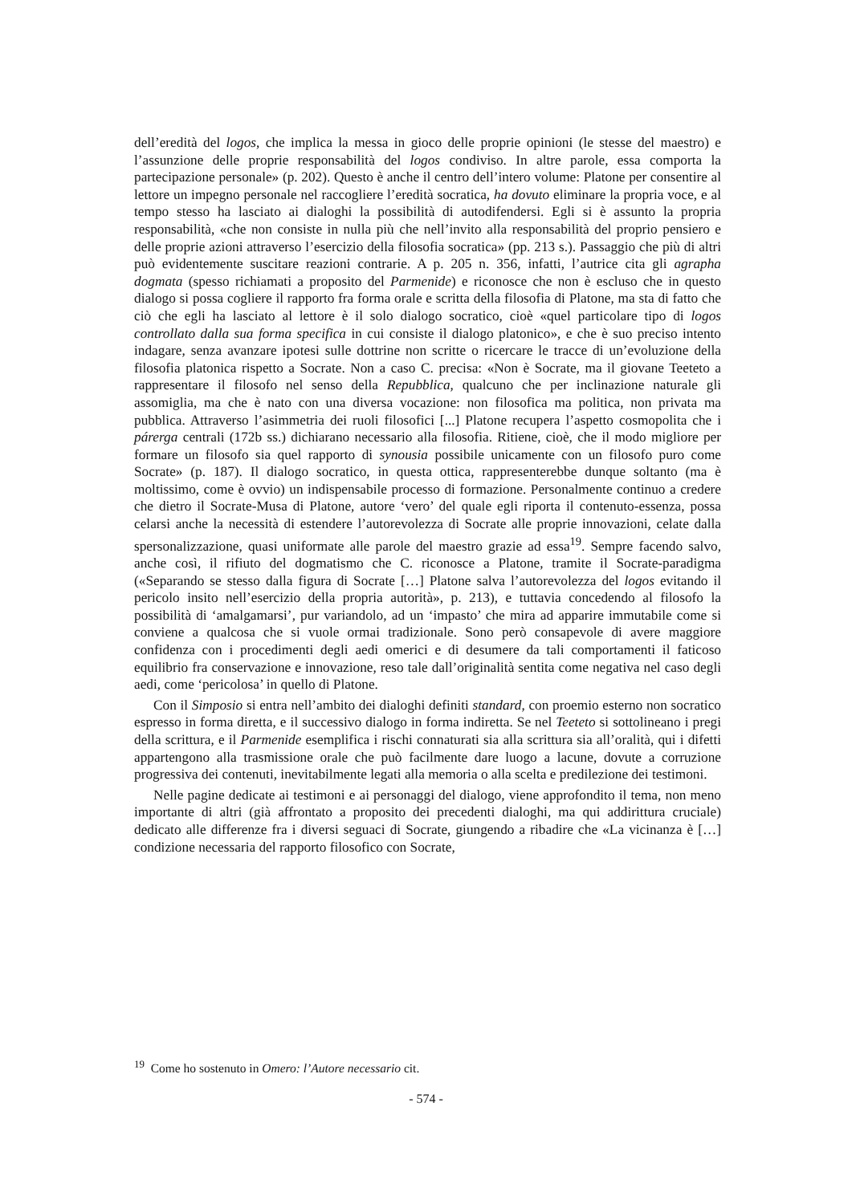dell’eredità del logos, che implica la messa in gioco delle proprie opinioni (le stesse del maestro) e l’assunzione delle proprie responsabilità del logos condiviso. In altre parole, essa comporta la partecipazione personale» (p. 202). Questo è anche il centro dell’intero volume: Platone per consentire al lettore un impegno personale nel raccogliere l’eredità socratica, ha dovuto eliminare la propria voce, e al tempo stesso ha lasciato ai dialoghi la possibilità di autodifendersi. Egli si è assunto la propria responsabilità, «che non consiste in nulla più che nell’invito alla responsabilità del proprio pensiero e delle proprie azioni attraverso l’esercizio della filosofia socratica» (pp. 213 s.). Passaggio che più di altri può evidentemente suscitare reazioni contrarie. A p. 205 n. 356, infatti, l’autrice cita gli agrapha dogmata (spesso richiamati a proposito del Parmenide) e riconosce che non è escluso che in questo dialogo si possa cogliere il rapporto fra forma orale e scritta della filosofia di Platone, ma sta di fatto che ciò che egli ha lasciato al lettore è il solo dialogo socratico, cioè «quel particolare tipo di logos controllato dalla sua forma specifica in cui consiste il dialogo platonico», e che è suo preciso intento indagare, senza avanzare ipotesi sulle dottrine non scritte o ricercare le tracce di un’evoluzione della filosofia platonica rispetto a Socrate. Non a caso C. precisa: «Non è Socrate, ma il giovane Teeteto a rappresentare il filosofo nel senso della Repubblica, qualcuno che per inclinazione naturale gli assomiglia, ma che è nato con una diversa vocazione: non filosofica ma politica, non privata ma pubblica. Attraverso l’asimmetria dei ruoli filosofici [...] Platone recupera l’aspetto cosmopolita che i párerga centrali (172b ss.) dichiarano necessario alla filosofia. Ritiene, cioè, che il modo migliore per formare un filosofo sia quel rapporto di synousia possibile unicamente con un filosofo puro come Socrate» (p. 187). Il dialogo socratico, in questa ottica, rappresenterebbe dunque soltanto (ma è moltissimo, come è ovvio) un indispensabile processo di formazione. Personalmente continuo a credere che dietro il Socrate-Musa di Platone, autore ‘vero’ del quale egli riporta il contenuto-essenza, possa celarsi anche la necessità di estendere l’autorevolezza di Socrate alle proprie innovazioni, celate dalla spersonalizzazione, quasi uniformate alle parole del maestro grazie ad essa<sup>19</sup>. Sempre facendo salvo, anche così, il rifiuto del dogmatismo che C. riconosce a Platone, tramite il Socrate-paradigma («Separando se stesso dalla figura di Socrate […] Platone salva l’autorevolezza del logos evitando il pericolo insito nell’esercizio della propria autorità», p. 213), e tuttavia concedendo al filosofo la possibilità di ‘amalgamarsi’, pur variandolo, ad un ‘impasto’ che mira ad apparire immutabile come si conviene a qualcosa che si vuole ormai tradizionale. Sono però consapevole di avere maggiore confidenza con i procedimenti degli aedi omerici e di desumere da tali comportamenti il faticoso equilibrio fra conservazione e innovazione, reso tale dall’originalità sentita come negativa nel caso degli aedi, come ‘pericolosa’ in quello di Platone.
Con il Simposio si entra nell’ambito dei dialoghi definiti standard, con proemio esterno non socratico espresso in forma diretta, e il successivo dialogo in forma indiretta. Se nel Teeteto si sottolineano i pregi della scrittura, e il Parmenide esemplifica i rischi connaturati sia alla scrittura sia all’oralità, qui i difetti appartengono alla trasmissione orale che può facilmente dare luogo a lacune, dovute a corruzione progressiva dei contenuti, inevitabilmente legati alla memoria o alla scelta e predilezione dei testimoni.
Nelle pagine dedicate ai testimoni e ai personaggi del dialogo, viene approfondito il tema, non meno importante di altri (già affrontato a proposito dei precedenti dialoghi, ma qui addirittura cruciale) dedicato alle differenze fra i diversi seguaci di Socrate, giungendo a ribadire che «La vicinanza è […] condizione necessaria del rapporto filosofico con Socrate,
<sup>19</sup> Come ho sostenuto in Omero: l’Autore necessario cit.
- 574 -